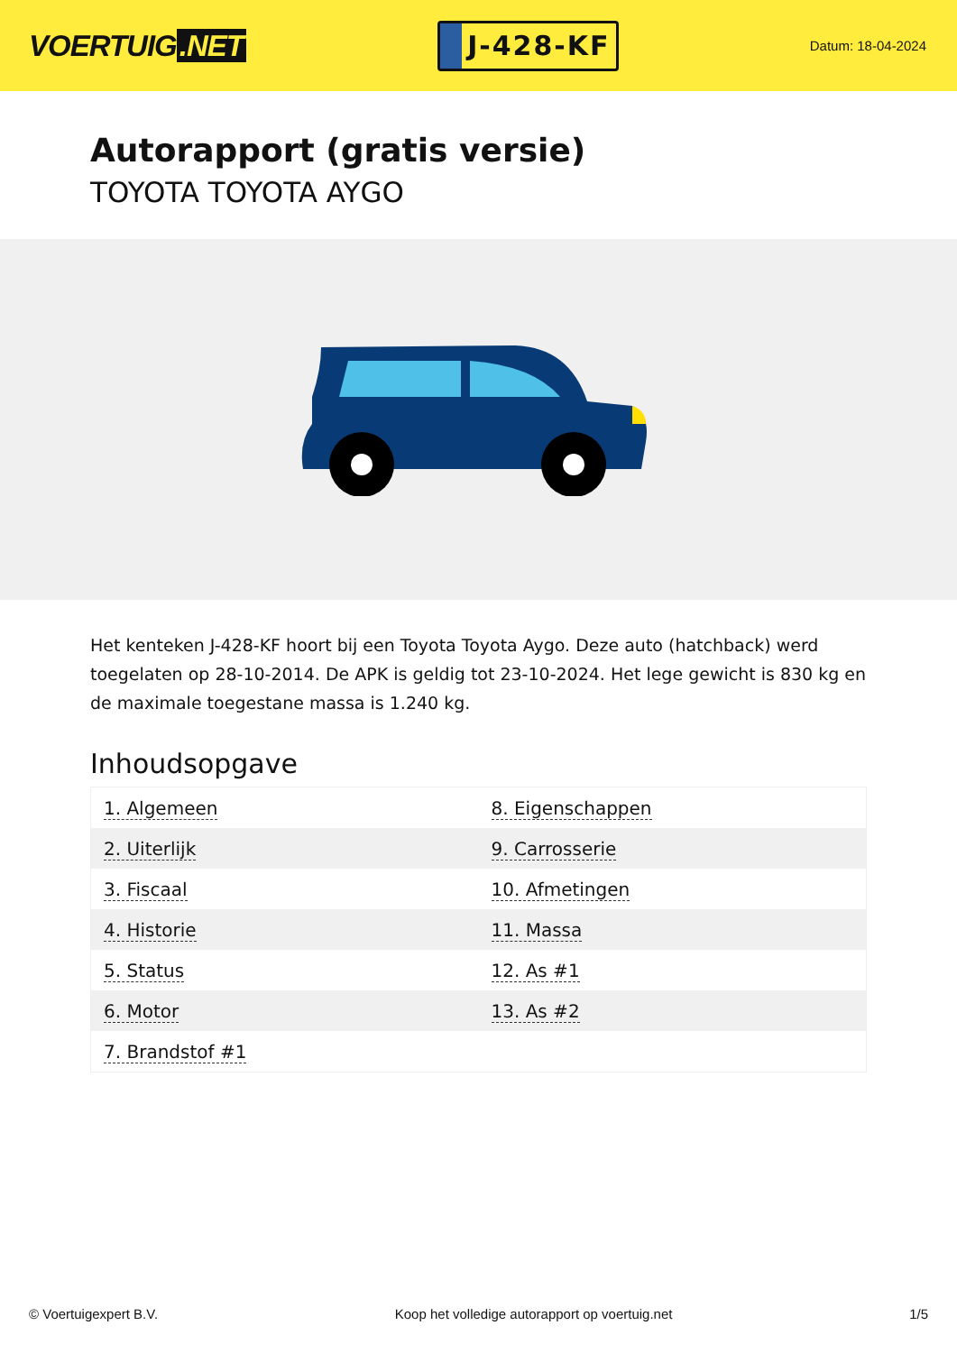VOERTUIG.NET
J-428-KF
Datum: 18-04-2024
Autorapport (gratis versie)
TOYOTA TOYOTA AYGO
Het kenteken J-428-KF hoort bij een Toyota Toyota Aygo. Deze auto (hatchback) werd toegelaten op 28-10-2014. De APK is geldig tot 23-10-2024. Het lege gewicht is 830 kg en de maximale toegestane massa is 1.240 kg.
Inhoudsopgave
| 1. Algemeen | 8. Eigenschappen |
| 2. Uiterlijk | 9. Carrosserie |
| 3. Fiscaal | 10. Afmetingen |
| 4. Historie | 11. Massa |
| 5. Status | 12. As #1 |
| 6. Motor | 13. As #2 |
| 7. Brandstof #1 | |
© Voertuigexpert B.V. Koop het volledige autorapport op voertuig.net 1/5